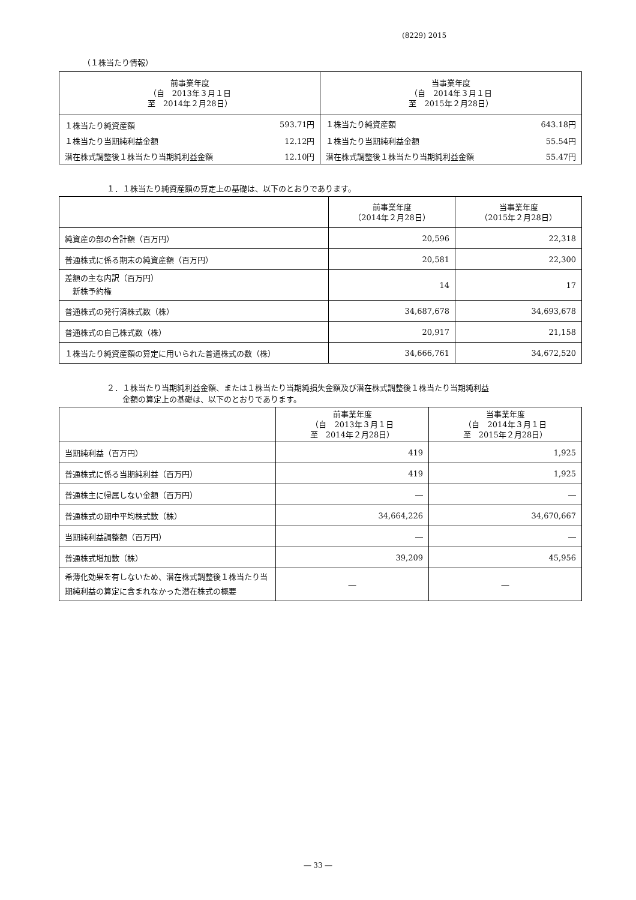(8229) 2015
（１株当たり情報）
| 前事業年度 （自 2013年３月１日 至 2014年２月28日） | | 当事業年度 （自 2014年３月１日 至 2015年２月28日） | |
| --- | --- | --- | --- |
| １株当たり純資産額 | 593.71円 | １株当たり純資産額 | 643.18円 |
| １株当たり当期純利益金額 | 12.12円 | １株当たり当期純利益金額 | 55.54円 |
| 潜在株式調整後１株当たり当期純利益金額 | 12.10円 | 潜在株式調整後１株当たり当期純利益金額 | 55.47円 |
１．１株当たり純資産額の算定上の基礎は、以下のとおりであります。
| | 前事業年度 （2014年２月28日） | 当事業年度 （2015年２月28日） |
| --- | --- | --- |
| 純資産の部の合計額（百万円） | 20,596 | 22,318 |
| 普通株式に係る期末の純資産額（百万円） | 20,581 | 22,300 |
| 差額の主な内訳（百万円） 新株予約権 | 14 | 17 |
| 普通株式の発行済株式数（株） | 34,687,678 | 34,693,678 |
| 普通株式の自己株式数（株） | 20,917 | 21,158 |
| １株当たり純資産額の算定に用いられた普通株式の数（株） | 34,666,761 | 34,672,520 |
２．１株当たり当期純利益金額、または１株当たり当期純損失金額及び潜在株式調整後１株当たり当期純利益
　　金額の算定上の基礎は、以下のとおりであります。
| | 前事業年度 （自 2013年３月１日 至 2014年２月28日） | 当事業年度 （自 2014年３月１日 至 2015年２月28日） |
| --- | --- | --- |
| 当期純利益（百万円） | 419 | 1,925 |
| 普通株式に係る当期純利益（百万円） | 419 | 1,925 |
| 普通株主に帰属しない金額（百万円） | ― | ― |
| 普通株式の期中平均株式数（株） | 34,664,226 | 34,670,667 |
| 当期純利益調整額（百万円） | ― | ― |
| 普通株式増加数（株） | 39,209 | 45,956 |
| 希薄化効果を有しないため、潜在株式調整後１株当たり当期純利益の算定に含まれなかった潜在株式の概要 | ― | ― |
― 33 ―